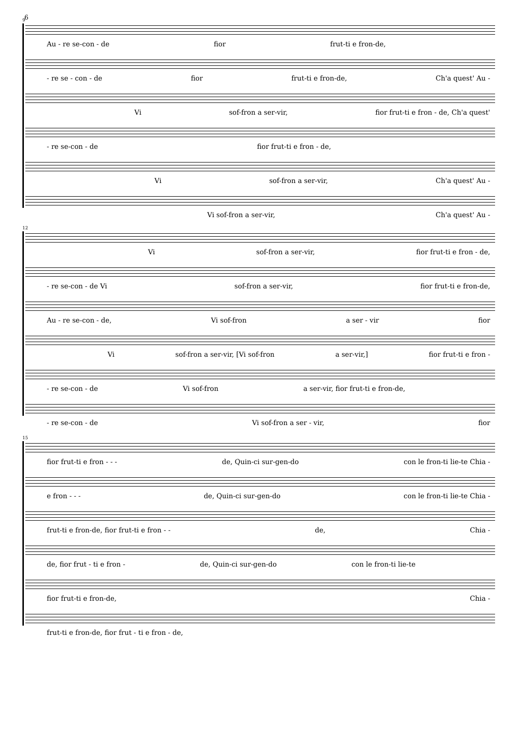6
9
Au - re se-con - de fior frut-ti e fron-de,
- re se - con - de fior frut-ti e fron-de, Ch'a quest' Au -
Vi sof-fron a ser-vir, fior frut-ti e fron - de, Ch'a quest'
- re se-con - de fior frut-ti e fron - de,
Vi sof-fron a ser-vir, Ch'a quest' Au -
Vi sof-fron a ser-vir, Ch'a quest' Au -
12
Vi sof-fron a ser-vir, fior frut-ti e fron - de,
- re se-con - de Vi sof-fron a ser-vir, fior frut-ti e fron-de,
Au - re se-con - de, Vi sof-fron a ser - vir fior
Vi sof-fron a ser-vir, [Vi sof-fron a ser-vir,] fior frut-ti e fron -
- re se-con - de Vi sof-fron a ser-vir, fior frut-ti e fron-de,
- re se-con - de Vi sof-fron a ser - vir, fior
15
fior frut-ti e fron - - - de, Quin-ci sur-gen-do con le fron-ti lie-te Chia -
e fron - - - de, Quin-ci sur-gen-do con le fron-ti lie-te Chia -
frut-ti e fron-de, fior frut-ti e fron - - de, Chia -
de, fior frut - ti e fron - de, Quin-ci sur-gen-do con le fron-ti lie-te
fior frut-ti e fron-de, Chia -
frut-ti e fron-de, fior frut - ti e fron - de,